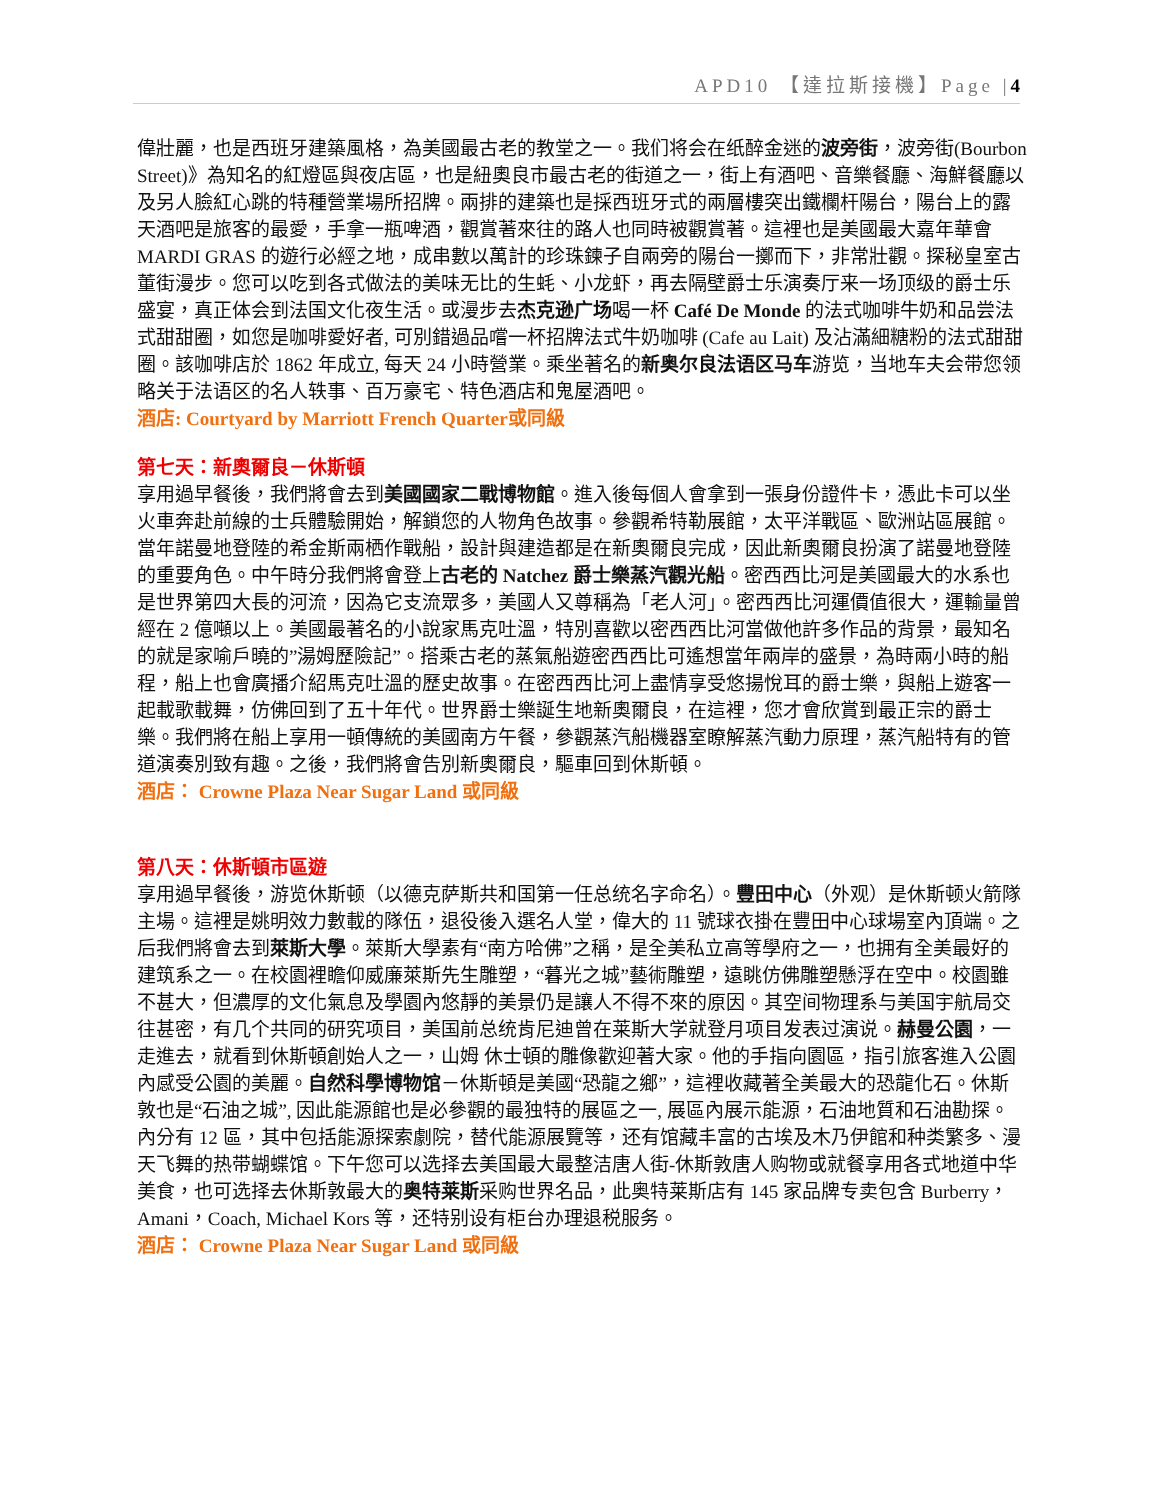APD10 【達拉斯接機】Page |4
偉壯麗，也是西班牙建築風格，為美國最古老的教堂之一。我们将会在纸醉金迷的波旁街，波旁街(Bourbon Street)》為知名的紅燈區與夜店區，也是紐奧良市最古老的街道之一，街上有酒吧、音樂餐廳、海鮮餐廳以及另人臉紅心跳的特種營業場所招牌。兩排的建築也是採西班牙式的兩層樓突出鐵欄杆陽台，陽台上的露天酒吧是旅客的最愛，手拿一瓶啤酒，觀賞著來往的路人也同時被觀賞著。這裡也是美國最大嘉年華會 MARDI GRAS 的遊行必經之地，成串數以萬計的珍珠鍊子自兩旁的陽台一擲而下，非常壯觀。探秘皇室古董街漫步。您可以吃到各式做法的美味无比的生蚝、小龙虾，再去隔壁爵士乐演奏厅来一场顶级的爵士乐盛宴，真正体会到法国文化夜生活。或漫步去杰克逊广场喝一杯 Café De Monde 的法式咖啡牛奶和品尝法式甜甜圈，如您是咖啡愛好者, 可別錯過品嚐一杯招牌法式牛奶咖啡 (Cafe au Lait) 及沾滿細糖粉的法式甜甜圈。該咖啡店於 1862 年成立, 每天 24 小時營業。乘坐著名的新奥尔良法语区马车游览，当地车夫会带您领略关于法语区的名人轶事、百万豪宅、特色酒店和鬼屋酒吧。
酒店: Courtyard by Marriott French Quarter或同級
第七天：新奧爾良－休斯頓
享用過早餐後，我們將會去到美國國家二戰博物館。進入後每個人會拿到一張身份證件卡，憑此卡可以坐火車奔赴前線的士兵體驗開始，解鎖您的人物角色故事。參觀希特勒展館，太平洋戰區、歐洲站區展館。當年諾曼地登陸的希金斯兩栖作戰船，設計與建造都是在新奧爾良完成，因此新奧爾良扮演了諾曼地登陸的重要角色。中午時分我們將會登上古老的 Natchez 爵士樂蒸汽觀光船。密西西比河是美國最大的水系也是世界第四大長的河流，因為它支流眾多，美國人又尊稱為「老人河」。密西西比河運價值很大，運輸量曾經在 2 億噸以上。美國最著名的小說家馬克吐溫，特別喜歡以密西西比河當做他許多作品的背景，最知名的就是家喻戶曉的”湯姆歷險記”。搭乘古老的蒸氣船遊密西西比可遙想當年兩岸的盛景，為時兩小時的船程，船上也會廣播介紹馬克吐溫的歷史故事。在密西西比河上盡情享受悠揚悅耳的爵士樂，與船上遊客一起載歌載舞，仿佛回到了五十年代。世界爵士樂誕生地新奧爾良，在這裡，您才會欣賞到最正宗的爵士樂。我們將在船上享用一頓傳統的美國南方午餐，參觀蒸汽船機器室瞭解蒸汽動力原理，蒸汽船特有的管道演奏別致有趣。之後，我們將會告別新奧爾良，驅車回到休斯頓。
酒店： Crowne Plaza Near Sugar Land 或同級
第八天：休斯頓市區遊
享用過早餐後，游览休斯顿（以德克萨斯共和国第一任总统名字命名）。豐田中心（外观）是休斯顿火箭隊主場。這裡是姚明效力數載的隊伍，退役後入選名人堂，偉大的 11 號球衣掛在豐田中心球場室內頂端。之后我們將會去到萊斯大學。萊斯大學素有“南方哈佛”之稱，是全美私立高等學府之一，也拥有全美最好的建筑系之一。在校園裡瞻仰威廉萊斯先生雕塑，“暮光之城”藝術雕塑，遠眺仿佛雕塑懸浮在空中。校園雖不甚大，但濃厚的文化氣息及學園內悠靜的美景仍是讓人不得不來的原因。其空间物理系与美国宇航局交往甚密，有几个共同的研究项目，美国前总统肯尼迪曾在莱斯大学就登月项目发表过演说。赫曼公園，一走進去，就看到休斯頓創始人之一，山姆 休士頓的雕像歡迎著大家。他的手指向園區，指引旅客進入公園內感受公園的美麗。自然科學博物馆－休斯頓是美國“恐龍之鄉”，這裡收藏著全美最大的恐龍化石。休斯敦也是“石油之城”, 因此能源館也是必參觀的最独特的展區之一, 展區內展示能源，石油地質和石油勘探。內分有 12 區，其中包括能源探索劇院，替代能源展覽等，还有馆藏丰富的古埃及木乃伊館和种类繁多、漫天飞舞的热带蝴蝶馆。下午您可以选择去美国最大最整洁唐人街-休斯敦唐人购物或就餐享用各式地道中华美食，也可选择去休斯敦最大的奥特莱斯采购世界名品，此奥特莱斯店有 145 家品牌专卖包含 Burberry，Amani，Coach, Michael Kors 等，还特别设有柜台办理退税服务。
酒店： Crowne Plaza Near Sugar Land 或同級